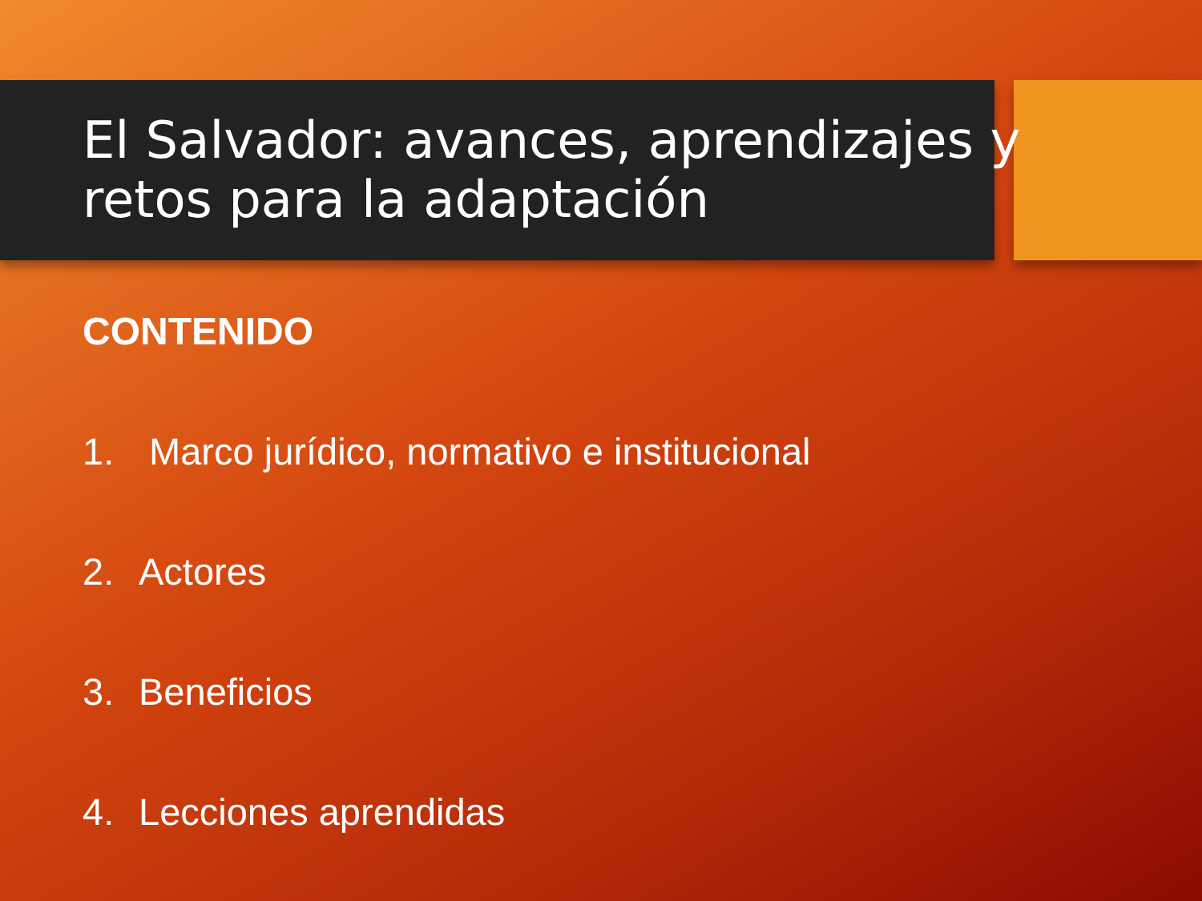El Salvador: avances, aprendizajes y
retos para la adaptación
CONTENIDO
1. Marco jurídico, normativo e institucional
2. Actores
3. Beneficios
4. Lecciones aprendidas